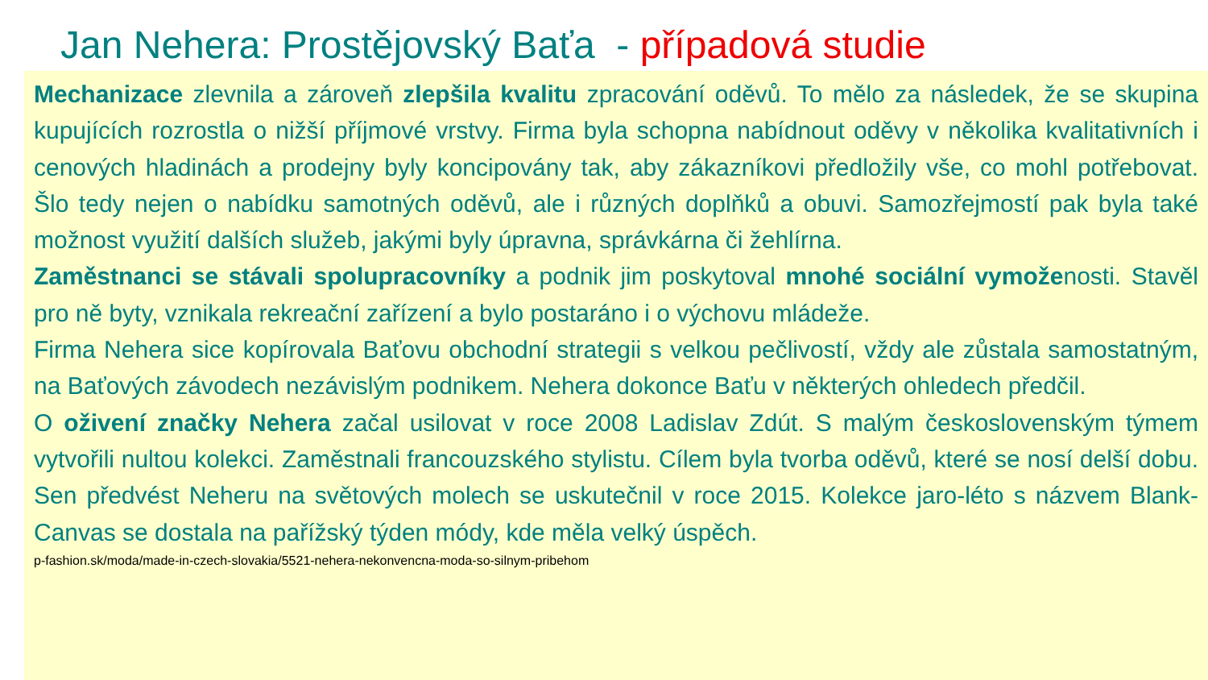Jan Nehera: Prostějovský Baťa - případová studie
Mechanizace zlevnila a zároveň zlepšila kvalitu zpracování oděvů. To mělo za následek, že se skupina kupujících rozrostla o nižší příjmové vrstvy. Firma byla schopna nabídnout oděvy v několika kvalitativních i cenových hladinách a prodejny byly koncipovány tak, aby zákazníkovi předložily vše, co mohl potřebovat. Šlo tedy nejen o nabídku samotných oděvů, ale i různých doplňků a obuvi. Samozřejmostí pak byla také možnost využití dalších služeb, jakými byly úpravna, správkárna či žehlírna.
Zaměstnanci se stávali spolupracovníky a podnik jim poskytoval mnohé sociální vymoženosti. Stavěl pro ně byty, vznikala rekreační zařízení a bylo postaráno i o výchovu mládeže.
Firma Nehera sice kopírovala Baťovu obchodní strategii s velkou pečlivostí, vždy ale zůstala samostatným, na Baťových závodech nezávislým podnikem. Nehera dokonce Baťu v některých ohledech předčil.
O oživení značky Nehera začal usilovat v roce 2008 Ladislav Zdút. S malým československým týmem vytvořili nultou kolekci. Zaměstnali francouzského stylistu. Cílem byla tvorba oděvů, které se nosí delší dobu. Sen předvést Neheru na světových molech se uskutečnil v roce 2015. Kolekce jaro-léto s názvem Blank-Canvas se dostala na pařížský týden módy, kde měla velký úspěch.
p-fashion.sk/moda/made-in-czech-slovakia/5521-nehera-nekonvencna-moda-so-silnym-pribehom